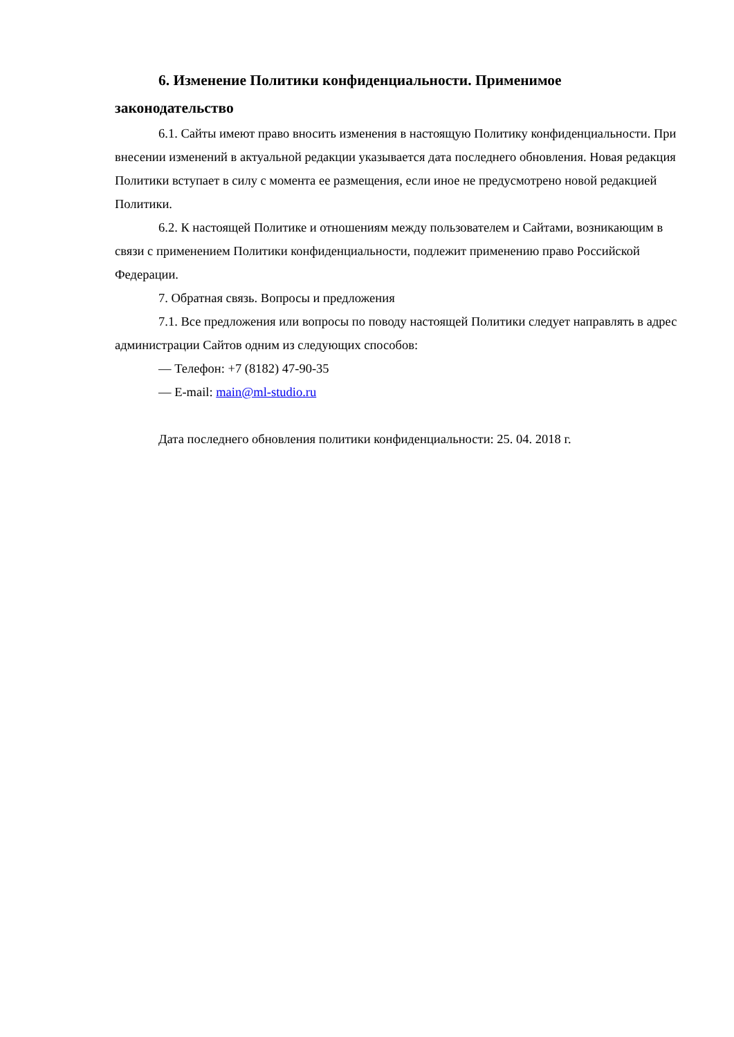6. Изменение Политики конфиденциальности. Применимое законодательство
6.1. Сайты имеют право вносить изменения в настоящую Политику конфиденциальности. При внесении изменений в актуальной редакции указывается дата последнего обновления. Новая редакция Политики вступает в силу с момента ее размещения, если иное не предусмотрено новой редакцией Политики.
6.2. К настоящей Политике и отношениям между пользователем и Сайтами, возникающим в связи с применением Политики конфиденциальности, подлежит применению право Российской Федерации.
7. Обратная связь. Вопросы и предложения
7.1. Все предложения или вопросы по поводу настоящей Политики следует направлять в адрес администрации Сайтов одним из следующих способов:
— Телефон: +7 (8182) 47-90-35
— E-mail: main@ml-studio.ru
Дата последнего обновления политики конфиденциальности: 25. 04. 2018 г.